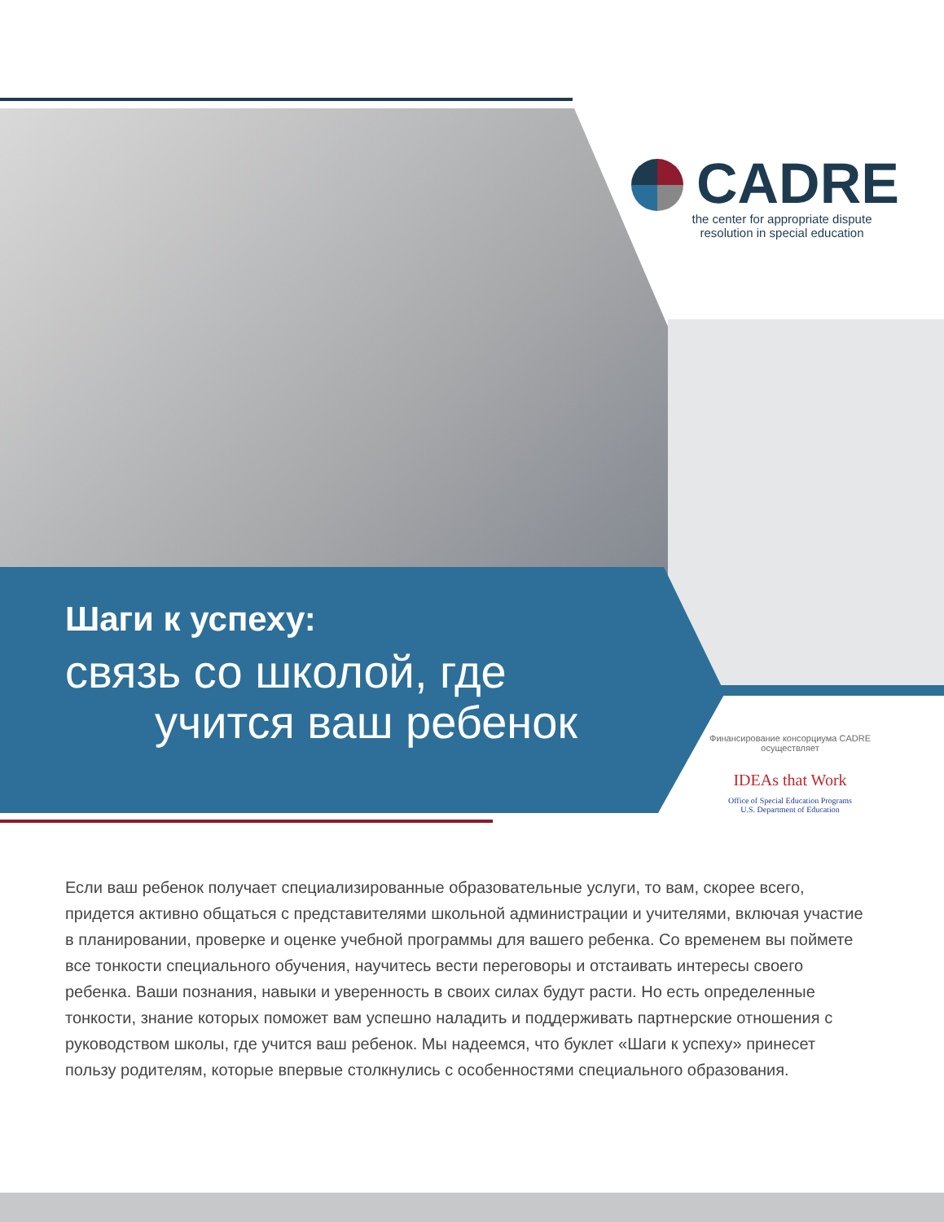CADRE
the center for appropriate dispute
resolution in special education
Шаги к успеху:
связь со школой, где
учится ваш ребенок
Финансирование консорциума CADRE осуществляет
IDEAs that Work
Office of Special Education Programs
U.S. Department of Education
Если ваш ребенок получает специализированные образовательные услуги, то вам, скорее всего, придется активно общаться с представителями школьной администрации и учителями, включая участие в планировании, проверке и оценке учебной программы для вашего ребенка. Со временем вы поймете все тонкости специального обучения, научитесь вести переговоры и отстаивать интересы своего ребенка. Ваши познания, навыки и уверенность в своих силах будут расти. Но есть определенные тонкости, знание которых поможет вам успешно наладить и поддерживать партнерские отношения с руководством школы, где учится ваш ребенок. Мы надеемся, что буклет «Шаги к успеху» принесет пользу родителям, которые впервые столкнулись с особенностями специального образования.